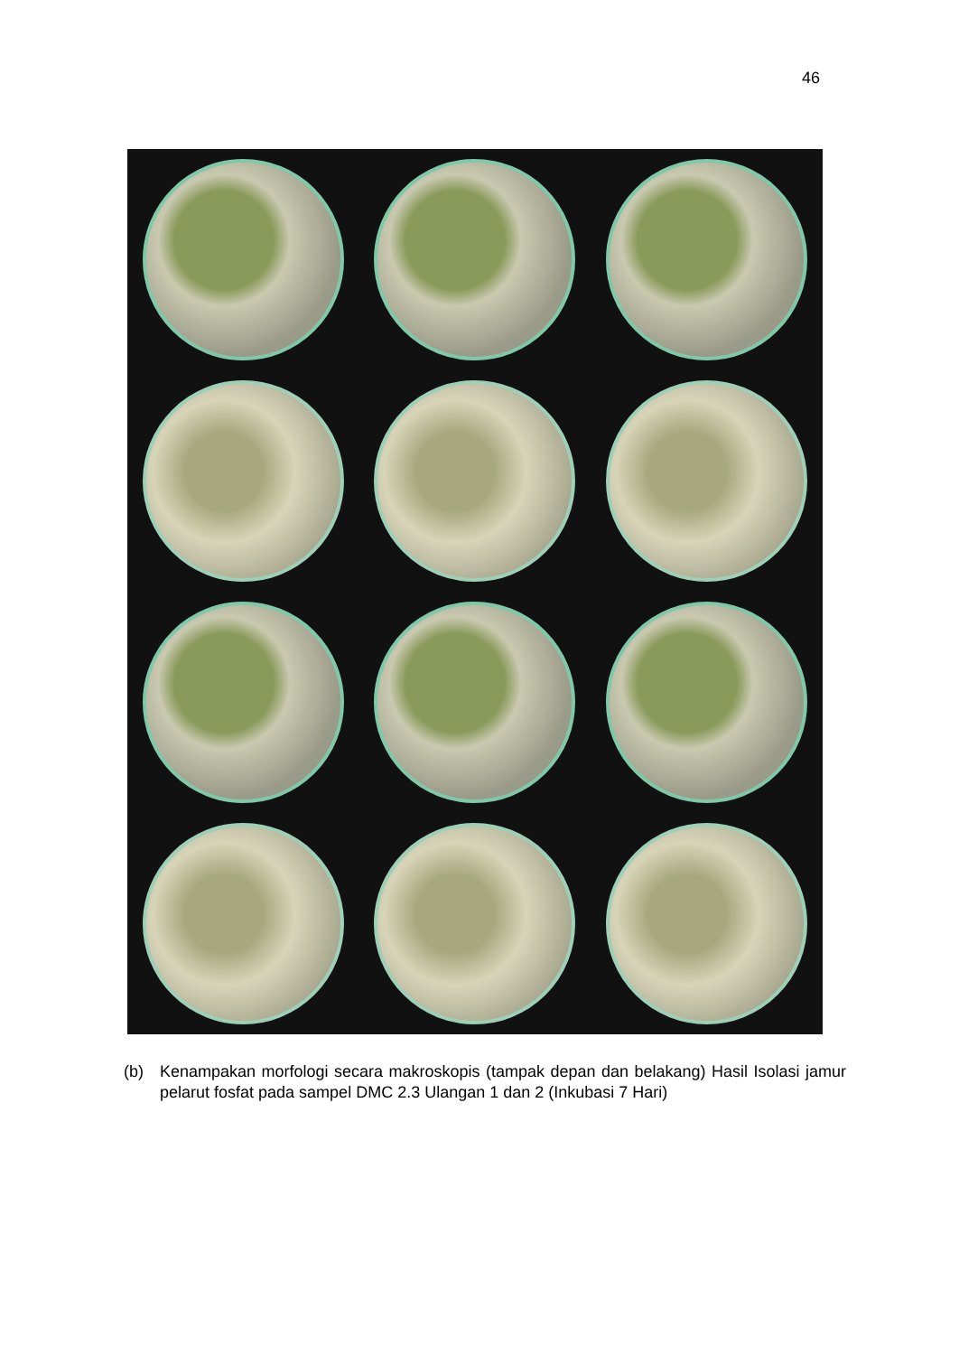46
(b) Kenampakan morfologi secara makroskopis (tampak depan dan belakang) Hasil Isolasi jamur pelarut fosfat pada sampel DMC 2.3 Ulangan 1 dan 2 (Inkubasi 7 Hari)